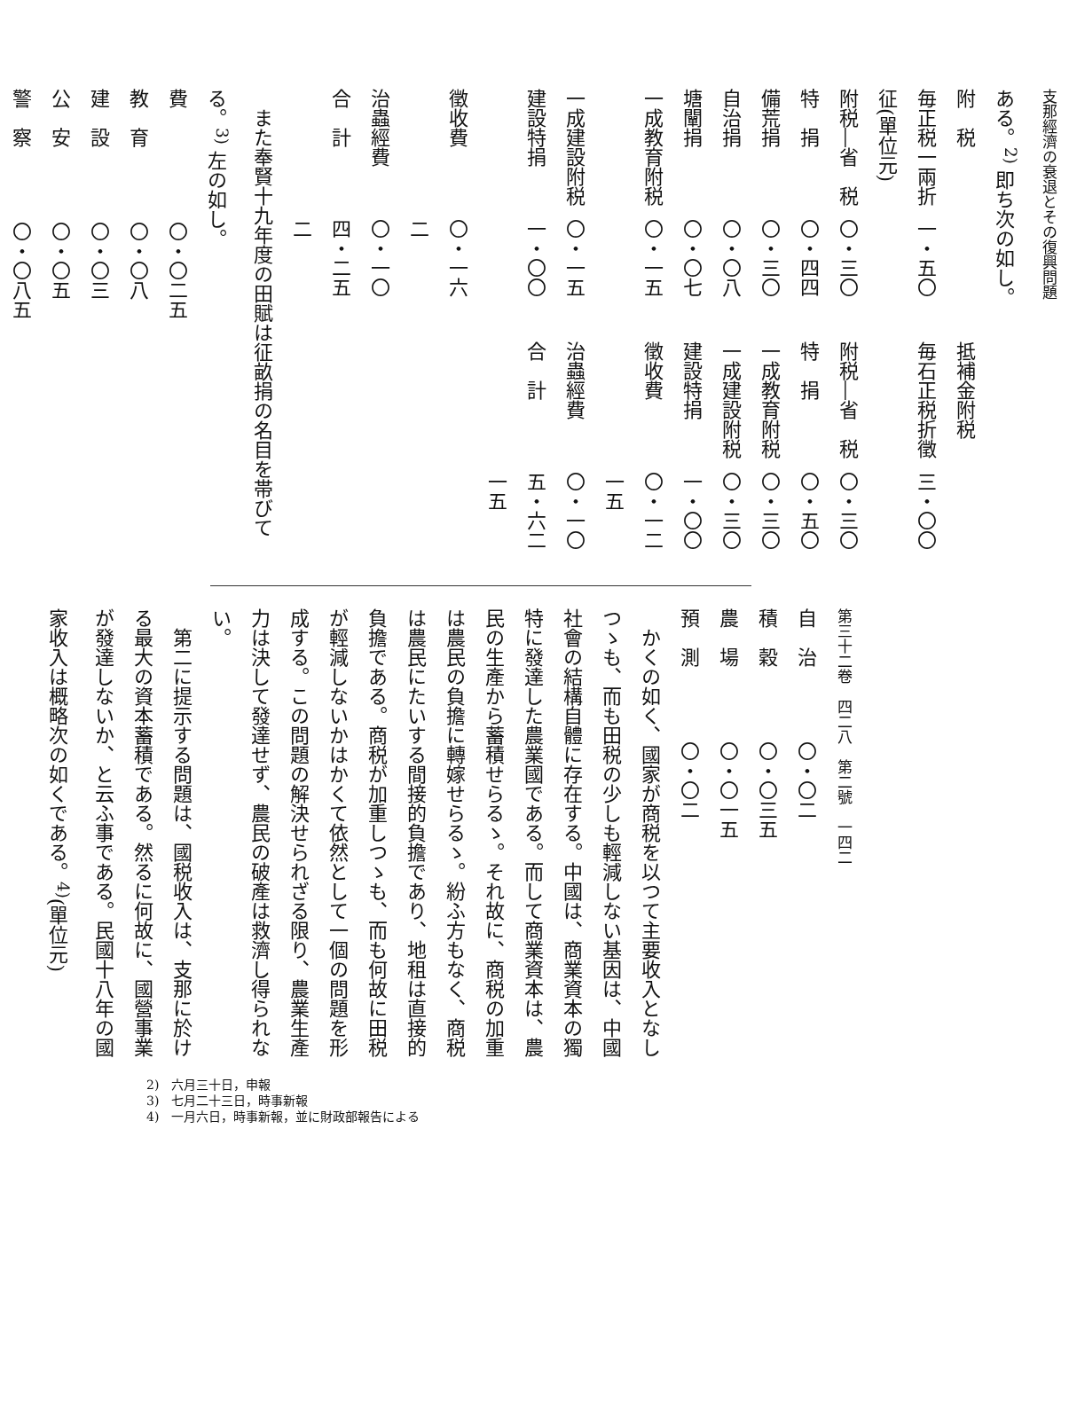支那經濟の衰退とその復興問題
ある。<sup>2)</sup> 即ち次の如し。
| 附 税 | | | 抵補金附税 | |
| 毎正税一兩折征(單位元) | 一・五〇 | | 毎石正税折徵 | 三・〇〇 |
| 附税―省 税 | 〇・三〇 | | 附税―省 税 | 〇・三〇 |
| 特 捐 | 〇・四四 | | 特 捐 | 〇・五〇 |
| 備荒捐 | 〇・三〇 | | 一成教育附税 | 〇・三〇 |
| 自治捐 | 〇・〇八 | | 一成建設附税 | 〇・三〇 |
| 塘闡捐 | 〇・〇七 | | 建設特捐 | 一・〇〇 |
| 一成教育附税 | 〇・一五 | | 徵收費 | 〇・一二一五 |
| 一成建設附税 | 〇・一五 | | 治蟲經費 | 〇・一〇 |
| 建設特捐 | 一・〇〇 | | 合 計 | 五・六二一五 |
| 徵收費 | 〇・一六二 | | | |
| 治蟲經費 | 〇・一〇 | | | |
| 合 計 | 四・二五二 | | | |
また奉賢十九年度の田賦は征畝捐の名目を帯びてる。<sup>3)</sup> 左の如し。
| 費 | 〇・〇二五 |
| 教 育 | 〇・〇八 |
| 建 設 | 〇・〇三 |
| 公 安 | 〇・〇五 |
| 警 察 | 〇・〇八五 |
第三十二卷　四二八　第二號　一四二
| 自 治 | 〇・〇二 |
| 積 穀 | 〇・〇三五 |
| 農 場 | 〇・〇一五 |
| 預 測 | 〇・〇二 |
かくの如く、國家が商税を以つて主要收入となしつゝも、而も田税の少しも輕減しない基因は、中國社會の結構自體に存在する。中國は、商業資本の獨特に發達した農業國である。而して商業資本は、農民の生產から蓄積せらるゝ。それ故に、商税の加重は農民の負擔に轉嫁せらるゝ。紛ふ方もなく、商税は農民にたいする間接的負擔であり、地租は直接的負擔である。商税が加重しつゝも、而も何故に田税が輕減しないかはかくて依然として一個の問題を形成する。この問題の解決せられざる限り、農業生產力は決して發達せず、農民の破產は救濟し得られない。
第二に提示する問題は、國税收入は、支那に於ける最大の資本蓄積である。然るに何故に、國營事業が發達しないか、と云ふ事である。民國十八年の國家收入は概略次の如くである。<sup>4)</sup>(單位元)
2)　六月三十日，申報
3)　七月二十三日，時事新報
4)　一月六日，時事新報，並に財政部報告による